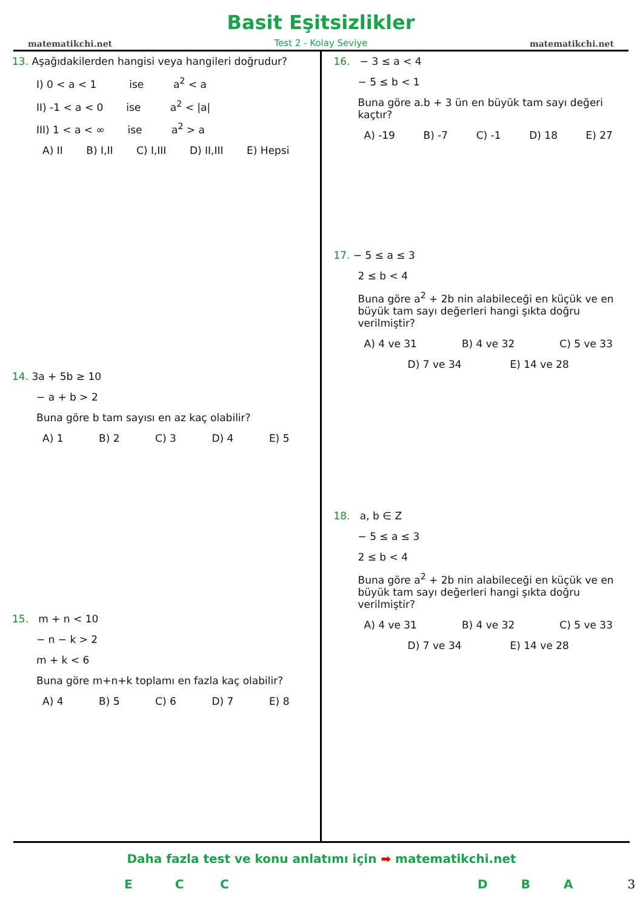matematikchi.net
Basit Eşitsizlikler
Test 2 - Kolay Seviye
matematikchi.net
13. Aşağıdakilerden hangisi veya hangileri doğrudur?
I) 0 < a < 1 ise a<sup>2</sup> < a
II) -1 < a < 0 ise a<sup>2</sup> < |a|
III) 1 < a < ∞ ise a<sup>2</sup> > a
A) II B) I,II C) I,III D) II,III E) Hepsi
14. 3a + 5b ≥ 10
− a + b > 2
Buna göre b tam sayısı en az kaç olabilir?
A) 1 B) 2 C) 3 D) 4 E) 5
15. m + n < 10
− n − k > 2
m + k < 6
Buna göre m+n+k toplamı en fazla kaç olabilir?
A) 4 B) 5 C) 6 D) 7 E) 8
16. − 3 ≤ a < 4
− 5 ≤ b < 1
Buna göre a.b + 3 ün en büyük tam sayı değeri kaçtır?
A) -19 B) -7 C) -1 D) 18 E) 27
17. − 5 ≤ a ≤ 3
2 ≤ b < 4
Buna göre a<sup>2</sup> + 2b nin alabileceği en küçük ve en büyük tam sayı değerleri hangi şıkta doğru verilmiştir?
A) 4 ve 31 B) 4 ve 32 C) 5 ve 33
D) 7 ve 34 E) 14 ve 28
18. a, b ∈ Z
− 5 ≤ a ≤ 3
2 ≤ b < 4
Buna göre a<sup>2</sup> + 2b nin alabileceği en küçük ve en büyük tam sayı değerleri hangi şıkta doğru verilmiştir?
A) 4 ve 31 B) 4 ve 32 C) 5 ve 33
D) 7 ve 34 E) 14 ve 28
Daha fazla test ve konu anlatımı için ➡ matematikchi.net
ECCDBA 3